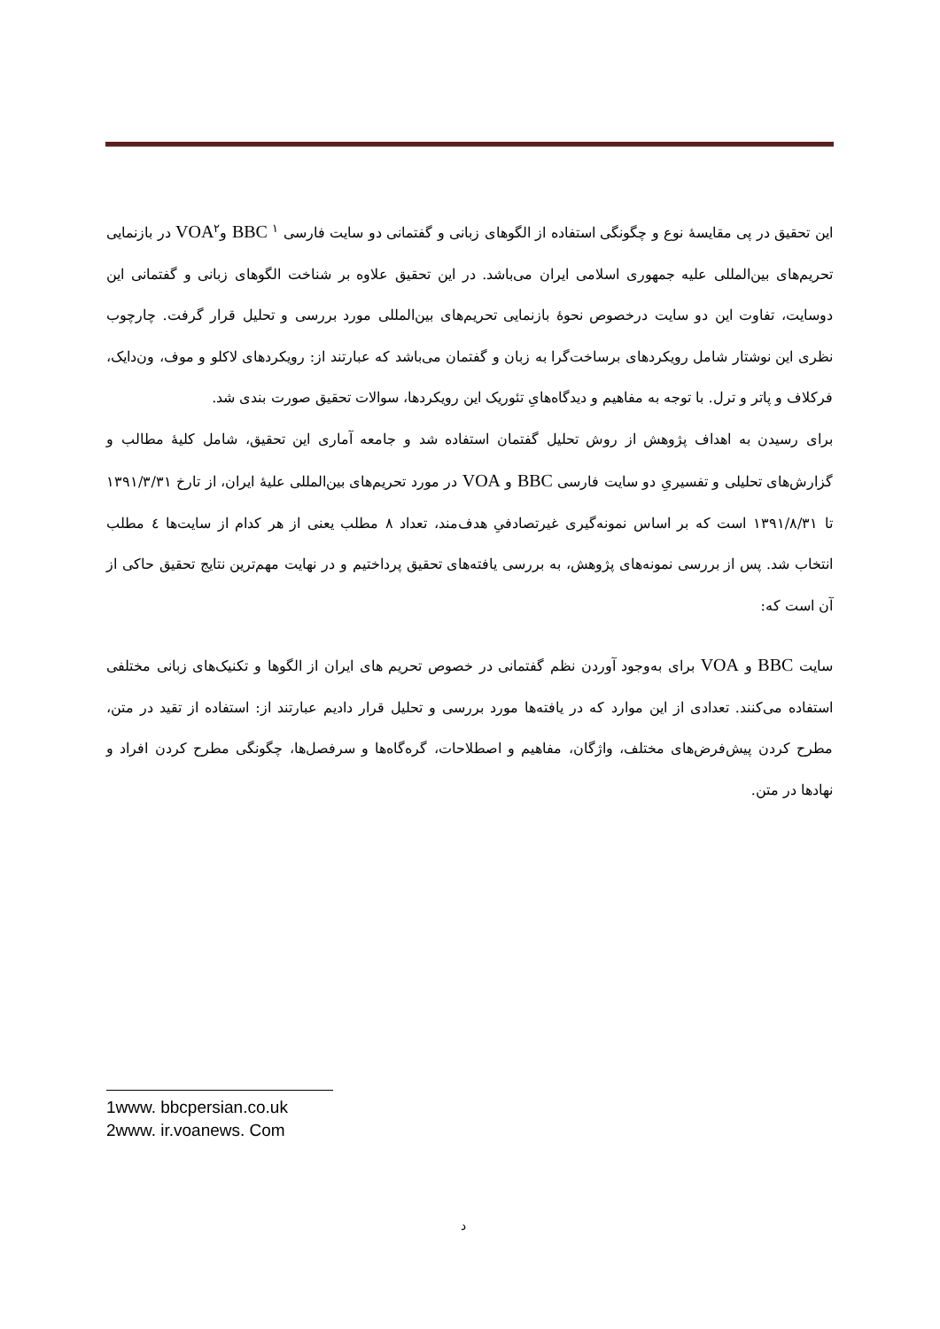این تحقیق در پی مقایسهٔ نوع و چگونگی استفاده از الگوهای زبانی و گفتمانی دو سایت فارسی <sup>۱</sup> BBC وVOA<sup>۲</sup> در بازنمایی تحریم‌های بین‌المللی علیه جمهوری اسلامی ایران می‌باشد. در این تحقیق علاوه بر شناخت الگوهای زبانی و گفتمانی این دوسایت، تفاوت این دو سایت درخصوص نحوهٔ بازنمایی تحریم‌های بین‌المللی مورد بررسی و تحلیل قرار گرفت. چارچوب نظری این نوشتار شامل رویکردهای برساخت‌گرا به زبان و گفتمان می‌باشد که عبارتند از: رویکردهای لاکلو و موف، ون‌دایک، فرکلاف و پاتر و ترل. با توجه به مفاهیم و دیدگاه‌هایِ تئوریک این رویکردها، سوالات تحقیق صورت بندی شد.
برای رسیدن به اهداف پژوهش از روش تحلیل گفتمان استفاده شد و جامعه آماری این تحقیق، شامل کلیهٔ مطالب و گزارش‌های تحلیلی و تفسیریِ دو سایت فارسی BBC و VOA در مورد تحریم‌های بین‌المللی علیهٔ ایران، از تارخ ۱۳۹۱/۳/۳۱ تا ۱۳۹۱/۸/۳۱ است که بر اساس نمونه‌گیری غیرتصادفیِ هدف‌مند، تعداد ۸ مطلب یعنی از هر کدام از سایت‌ها ٤ مطلب انتخاب شد. پس از بررسی نمونه‌های پژوهش، به بررسی یافته‌های تحقیق پرداختیم و در نهایت مهم‌ترین نتایج تحقیق حاکی از آن است که:
سایت BBC و VOA برای به‌وجود آوردن نظم گفتمانی در خصوص تحریم های ایران از الگوها و تکنیک‌های زبانی مختلفی استفاده می‌کنند. تعدادی از این موارد که در یافته‌ها مورد بررسی و تحلیل قرار دادیم عبارتند از: استفاده از تقید در متن، مطرح کردن پیش‌فرض‌های مختلف، واژگان، مفاهیم و اصطلاحات، گره‌گاه‌ها و سرفصل‌ها، چگونگی مطرح کردن افراد و نهادها در متن.
1www. bbcpersian.co.uk
2www. ir.voanews. Com
د